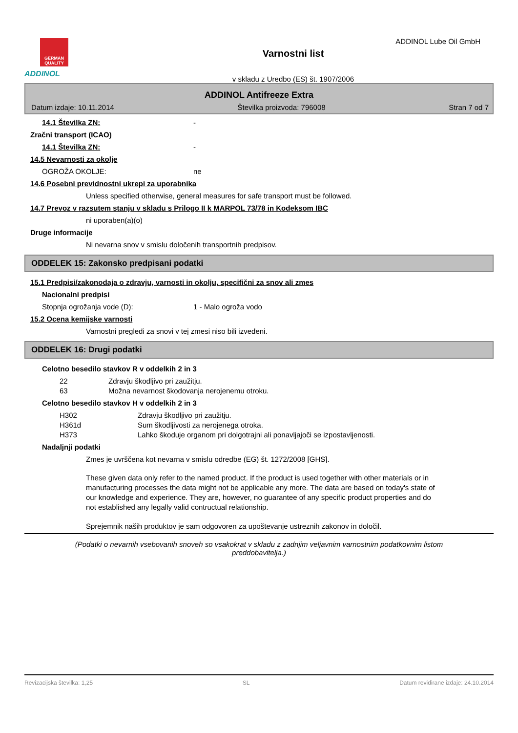GERMAN QUALITY
ADDINOL
Varnostni list
v skladu z Uredbo (ES) št. 1907/2006
ADDINOL Lube Oil GmbH
ADDINOL Antifreeze Extra
Datum izdaje: 10.11.2014 Številka proizvoda: 796008 Stran 7 od 7
14.1 Številka ZN: -
Zračni transport (ICAO)
14.1 Številka ZN: -
14.5 Nevarnosti za okolje
OGROŽA OKOLJE: ne
14.6 Posebni previdnostni ukrepi za uporabnika
Unless specified otherwise, general measures for safe transport must be followed.
14.7 Prevoz v razsutem stanju v skladu s Prilogo II k MARPOL 73/78 in Kodeksom IBC
ni uporaben(a)(o)
Druge informacije
Ni nevarna snov v smislu določenih transportnih predpisov.
ODDELEK 15: Zakonsko predpisani podatki
15.1 Predpisi/zakonodaja o zdravju, varnosti in okolju, specifični za snov ali zmes
Nacionalni predpisi
Stopnja ogrožanja vode (D): 1 - Malo ogroža vodo
15.2 Ocena kemijske varnosti
Varnostni pregledi za snovi v tej zmesi niso bili izvedeni.
ODDELEK 16: Drugi podatki
Celotno besedilo stavkov R v oddelkih 2 in 3
22 Zdravju škodljivo pri zaužitju.
63 Možna nevarnost škodovanja nerojenemu otroku.
Celotno besedilo stavkov H v oddelkih 2 in 3
H302 Zdravju škodljivo pri zaužitju.
H361d Sum škodljivosti za nerojenega otroka.
H373 Lahko škoduje organom pri dolgotrajni ali ponavljajoči se izpostavljenosti.
Nadaljnji podatki
Zmes je uvrščena kot nevarna v smislu odredbe (EG) št. 1272/2008 [GHS].
These given data only refer to the named product. If the product is used together with other materials or in manufacturing processes the data might not be applicable any more. The data are based on today's state of our knowledge and experience. They are, however, no guarantee of any specific product properties and do not established any legally valid contructual relationship.
Sprejemnik naših produktov je sam odgovoren za upoštevanje ustreznih zakonov in določil.
(Podatki o nevarnih vsebovanih snoveh so vsakokrat v skladu z zadnjim veljavnim varnostnim podatkovnim listom preddobavitelja.)
Revizacijska številka: 1,25 SL Datum revidirane izdaje: 24.10.2014